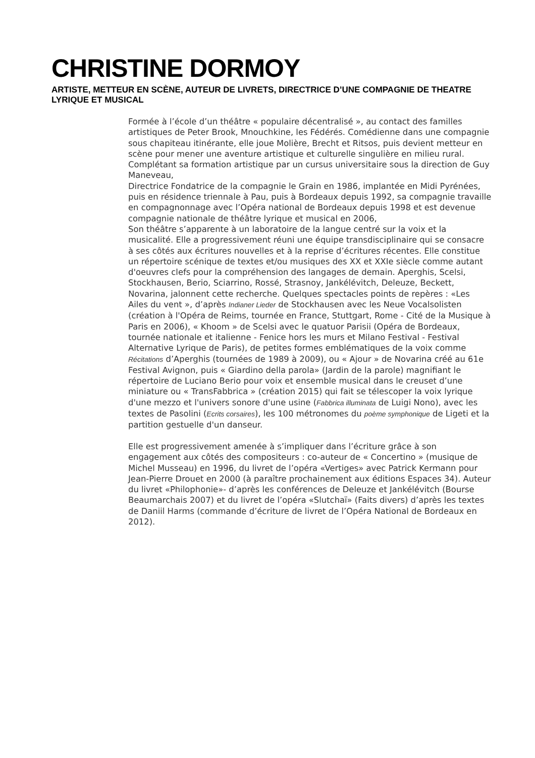CHRISTINE DORMOY
ARTISTE, METTEUR EN SCÈNE, AUTEUR DE LIVRETS, DIRECTRICE D’UNE COMPAGNIE DE THEATRE LYRIQUE ET MUSICAL
Formée à l’école d’un théâtre « populaire décentralisé », au contact des familles artistiques de Peter Brook, Mnouchkine, les Fédérés. Comédienne dans une compagnie sous chapiteau itinérante, elle joue Molière, Brecht et Ritsos, puis devient metteur en scène pour mener une aventure artistique et culturelle singulière en milieu rural. Complétant sa formation artistique par un cursus universitaire sous la direction de Guy Maneveau,
Directrice Fondatrice de la compagnie le Grain en 1986, implantée en Midi Pyrénées, puis en résidence triennale à Pau, puis à Bordeaux depuis 1992, sa compagnie travaille en compagnonnage avec l’Opéra national de Bordeaux depuis 1998 et est devenue compagnie nationale de théâtre lyrique et musical en 2006,
Son théâtre s’apparente à un laboratoire de la langue centré sur la voix et la musicalité. Elle a progressivement réuni une équipe transdisciplinaire qui se consacre à ses côtés aux écritures nouvelles et à la reprise d’écritures récentes. Elle constitue un répertoire scénique de textes et/ou musiques des XX et XXIe siècle comme autant d'oeuvres clefs pour la compréhension des langages de demain. Aperghis, Scelsi, Stockhausen, Berio, Sciarrino, Rossé, Strasnoy, Jankélévitch, Deleuze, Beckett, Novarina, jalonnent cette recherche. Quelques spectacles points de repères : «Les Ailes du vent », d’après Indianer Lieder de Stockhausen avec les Neue Vocalsolisten (création à l'Opéra de Reims, tournée en France, Stuttgart, Rome - Cité de la Musique à Paris en 2006), « Khoom » de Scelsi avec le quatuor Parisii (Opéra de Bordeaux, tournée nationale et italienne - Fenice hors les murs et Milano Festival - Festival Alternative Lyrique de Paris), de petites formes emblématiques de la voix comme Récitations d’Aperghis (tournées de 1989 à 2009), ou « Ajour » de Novarina créé au 61e Festival Avignon, puis « Giardino della parola» (Jardin de la parole) magnifiant le répertoire de Luciano Berio pour voix et ensemble musical dans le creuset d’une miniature ou « TransFabbrica » (création 2015) qui fait se télescoper la voix lyrique d'une mezzo et l'univers sonore d'une usine (Fabbrica illuminata de Luigi Nono), avec les textes de Pasolini (Ecrits corsaires), les 100 métronomes du poème symphonique de Ligeti et la partition gestuelle d'un danseur.
Elle est progressivement amenée à s’impliquer dans l’écriture grâce à son engagement aux côtés des compositeurs : co-auteur de « Concertino » (musique de Michel Musseau) en 1996, du livret de l’opéra «Vertiges» avec Patrick Kermann pour Jean-Pierre Drouet en 2000 (à paraître prochainement aux éditions Espaces 34). Auteur du livret «Philophonie»- d’après les conférences de Deleuze et Jankélévitch (Bourse Beaumarchais 2007) et du livret de l’opéra «Slutchaï» (Faits divers) d’après les textes de Daniil Harms (commande d’écriture de livret de l’Opéra National de Bordeaux en 2012).